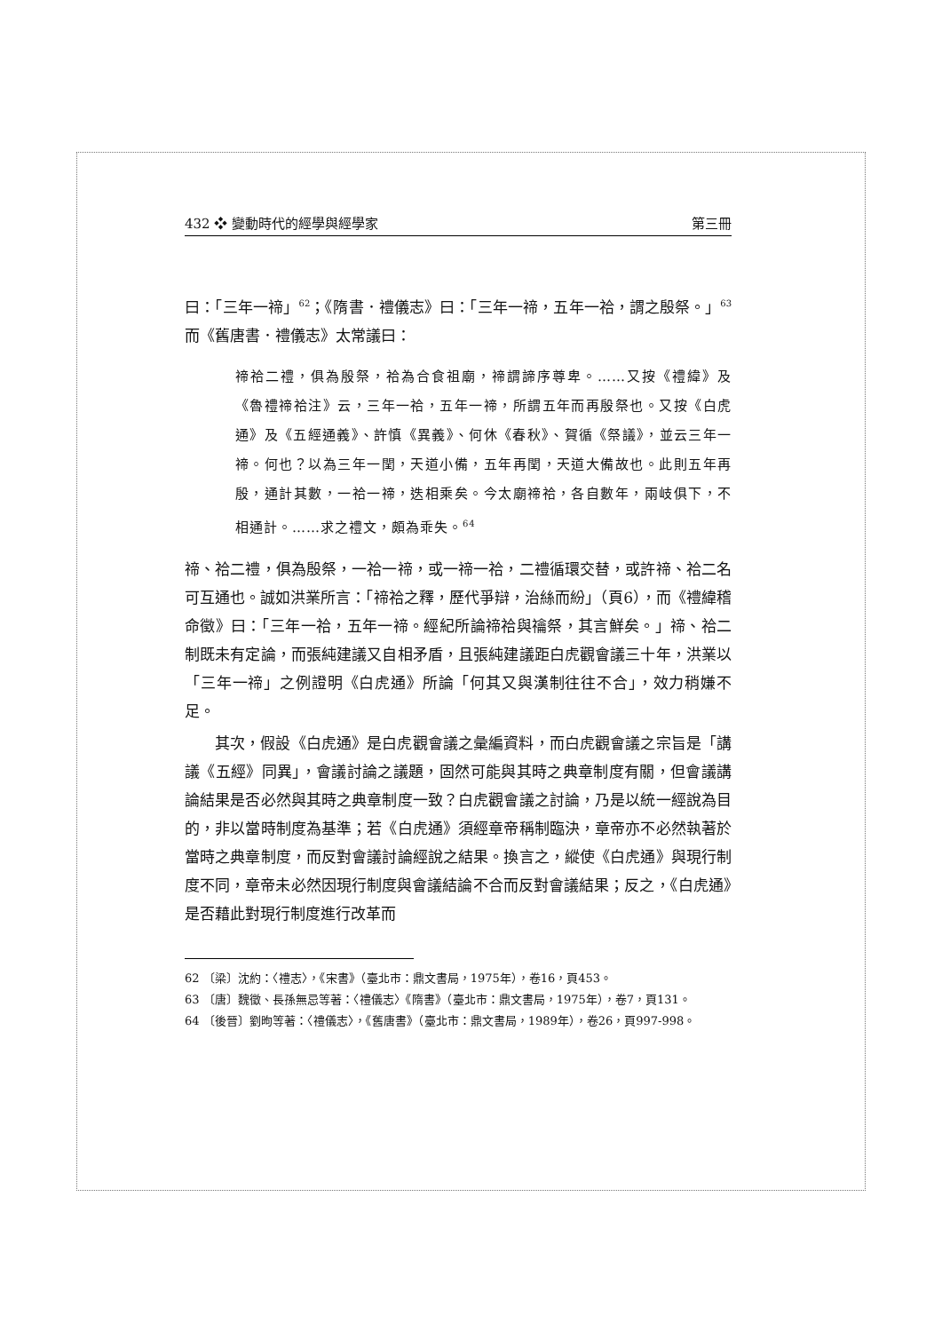432 ❖ 變動時代的經學與經學家 第三冊
曰：「三年一禘」<sup>62</sup>；《隋書．禮儀志》曰：「三年一禘，五年一祫，謂之殷祭。」<sup>63</sup>而《舊唐書．禮儀志》太常議曰：
禘祫二禮，俱為殷祭，祫為合食祖廟，禘謂諦序尊卑。……又按《禮緯》及《魯禮禘祫注》云，三年一祫，五年一禘，所謂五年而再殷祭也。又按《白虎通》及《五經通義》、許慎《異義》、何休《春秋》、賀循《祭議》，並云三年一禘。何也？以為三年一閏，天道小備，五年再閏，天道大備故也。此則五年再殷，通計其數，一祫一禘，迭相乘矣。今太廟禘祫，各自數年，兩岐俱下，不相通計。……求之禮文，頗為乖失。<sup>64</sup>
禘、祫二禮，俱為殷祭，一祫一禘，或一禘一祫，二禮循環交替，或許禘、祫二名可互通也。誠如洪業所言：「禘祫之釋，歷代爭辯，治絲而紛」（頁6），而《禮緯稽命徵》曰：「三年一祫，五年一禘。經紀所論禘祫與禴祭，其言鮮矣。」禘、祫二制既未有定論，而張純建議又自相矛盾，且張純建議距白虎觀會議三十年，洪業以「三年一禘」之例證明《白虎通》所論「何其又與漢制往往不合」，效力稍嫌不足。
其次，假設《白虎通》是白虎觀會議之彙編資料，而白虎觀會議之宗旨是「講議《五經》同異」，會議討論之議題，固然可能與其時之典章制度有關，但會議講論結果是否必然與其時之典章制度一致？白虎觀會議之討論，乃是以統一經說為目的，非以當時制度為基準；若《白虎通》須經章帝稱制臨決，章帝亦不必然執著於當時之典章制度，而反對會議討論經說之結果。換言之，縱使《白虎通》與現行制度不同，章帝未必然因現行制度與會議結論不合而反對會議結果；反之，《白虎通》是否藉此對現行制度進行改革而
62 〔梁〕沈約：〈禮志〉，《宋書》（臺北市：鼎文書局，1975年），卷16，頁453。
63 〔唐〕魏徵、長孫無忌等著：〈禮儀志〉《隋書》（臺北市：鼎文書局，1975年），卷7，頁131。
64 〔後晉〕劉昫等著：〈禮儀志〉，《舊唐書》（臺北市：鼎文書局，1989年），卷26，頁997-998。